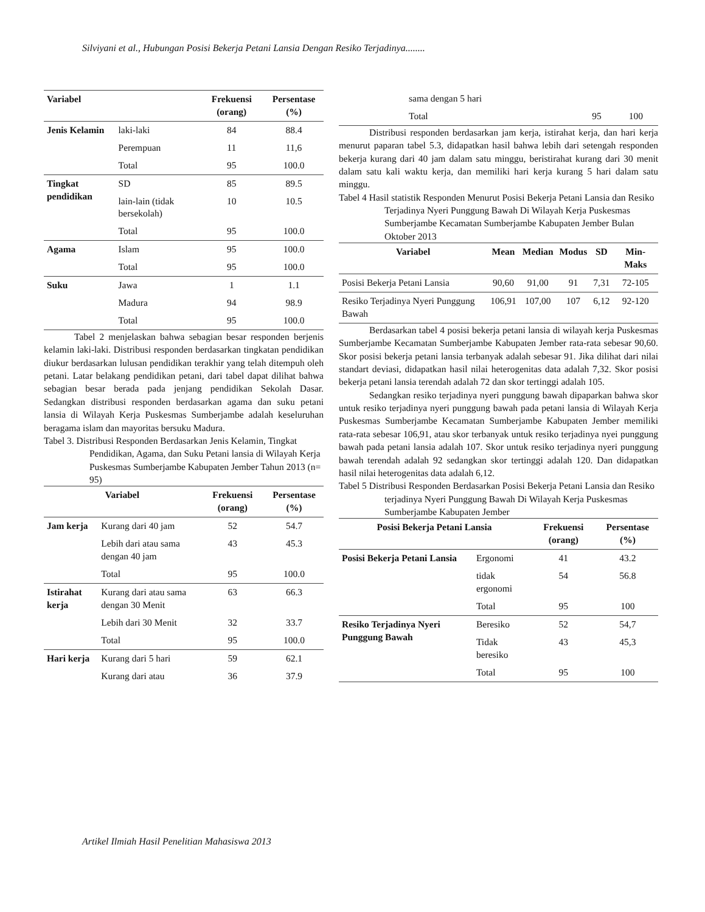Silviyani et al., Hubungan Posisi Bekerja Petani Lansia Dengan Resiko Terjadinya........
| Variabel | | Frekuensi (orang) | Persentase (%) |
| --- | --- | --- | --- |
| Jenis Kelamin | laki-laki | 84 | 88.4 |
| | Perempuan | 11 | 11,6 |
| | Total | 95 | 100.0 |
| Tingkat pendidikan | SD | 85 | 89.5 |
| | lain-lain (tidak bersekolah) | 10 | 10.5 |
| | Total | 95 | 100.0 |
| Agama | Islam | 95 | 100.0 |
| | Total | 95 | 100.0 |
| Suku | Jawa | 1 | 1.1 |
| | Madura | 94 | 98.9 |
| | Total | 95 | 100.0 |
Tabel 2 menjelaskan bahwa sebagian besar responden berjenis kelamin laki-laki. Distribusi responden berdasarkan tingkatan pendidikan diukur berdasarkan lulusan pendidikan terakhir yang telah ditempuh oleh petani. Latar belakang pendidikan petani, dari tabel dapat dilihat bahwa sebagian besar berada pada jenjang pendidikan Sekolah Dasar. Sedangkan distribusi responden berdasarkan agama dan suku petani lansia di Wilayah Kerja Puskesmas Sumberjambe adalah keseluruhan beragama islam dan mayoritas bersuku Madura.
Tabel 3. Distribusi Responden Berdasarkan Jenis Kelamin, Tingkat Pendidikan, Agama, dan Suku Petani lansia di Wilayah Kerja Puskesmas Sumberjambe Kabupaten Jember Tahun 2013 (n= 95)
| Variabel | | Frekuensi (orang) | Persentase (%) |
| --- | --- | --- | --- |
| Jam kerja | Kurang dari 40 jam | 52 | 54.7 |
| | Lebih dari atau sama dengan 40 jam | 43 | 45.3 |
| | Total | 95 | 100.0 |
| Istirahat kerja | Kurang dari atau sama dengan 30 Menit | 63 | 66.3 |
| | Lebih dari 30 Menit | 32 | 33.7 |
| | Total | 95 | 100.0 |
| Hari kerja | Kurang dari 5 hari | 59 | 62.1 |
| | Kurang dari atau | 36 | 37.9 |
| | sama dengan 5 hari | | |
| | Total | 95 | 100 |
Distribusi responden berdasarkan jam kerja, istirahat kerja, dan hari kerja menurut paparan tabel 5.3, didapatkan hasil bahwa lebih dari setengah responden bekerja kurang dari 40 jam dalam satu minggu, beristirahat kurang dari 30 menit dalam satu kali waktu kerja, dan memiliki hari kerja kurang 5 hari dalam satu minggu.
Tabel 4 Hasil statistik Responden Menurut Posisi Bekerja Petani Lansia dan Resiko Terjadinya Nyeri Punggung Bawah Di Wilayah Kerja Puskesmas Sumberjambe Kecamatan Sumberjambe Kabupaten Jember Bulan Oktober 2013
| Variabel | Mean | Median | Modus | SD | Min-Maks |
| --- | --- | --- | --- | --- | --- |
| Posisi Bekerja Petani Lansia | 90,60 | 91,00 | 91 | 7,31 | 72-105 |
| Resiko Terjadinya Nyeri Punggung Bawah | 106,91 | 107,00 | 107 | 6,12 | 92-120 |
Berdasarkan tabel 4 posisi bekerja petani lansia di wilayah kerja Puskesmas Sumberjambe Kecamatan Sumberjambe Kabupaten Jember rata-rata sebesar 90,60. Skor posisi bekerja petani lansia terbanyak adalah sebesar 91. Jika dilihat dari nilai standart deviasi, didapatkan hasil nilai heterogenitas data adalah 7,32. Skor posisi bekerja petani lansia terendah adalah 72 dan skor tertinggi adalah 105.
Sedangkan resiko terjadinya nyeri punggung bawah dipaparkan bahwa skor untuk resiko terjadinya nyeri punggung bawah pada petani lansia di Wilayah Kerja Puskesmas Sumberjambe Kecamatan Sumberjambe Kabupaten Jember memiliki rata-rata sebesar 106,91, atau skor terbanyak untuk resiko terjadinya nyei punggung bawah pada petani lansia adalah 107. Skor untuk resiko terjadinya nyeri punggung bawah terendah adalah 92 sedangkan skor tertinggi adalah 120. Dan didapatkan hasil nilai heterogenitas data adalah 6,12.
Tabel 5 Distribusi Responden Berdasarkan Posisi Bekerja Petani Lansia dan Resiko terjadinya Nyeri Punggung Bawah Di Wilayah Kerja Puskesmas Sumberjambe Kabupaten Jember
| Posisi Bekerja Petani Lansia | | Frekuensi (orang) | Persentase (%) |
| --- | --- | --- | --- |
| Posisi Bekerja Petani Lansia | Ergonomi | 41 | 43.2 |
| | tidak ergonomi | 54 | 56.8 |
| | Total | 95 | 100 |
| Resiko Terjadinya Nyeri Punggung Bawah | Beresiko | 52 | 54,7 |
| | Tidak beresiko | 43 | 45,3 |
| | Total | 95 | 100 |
Artikel Ilmiah Hasil Penelitian Mahasiswa 2013